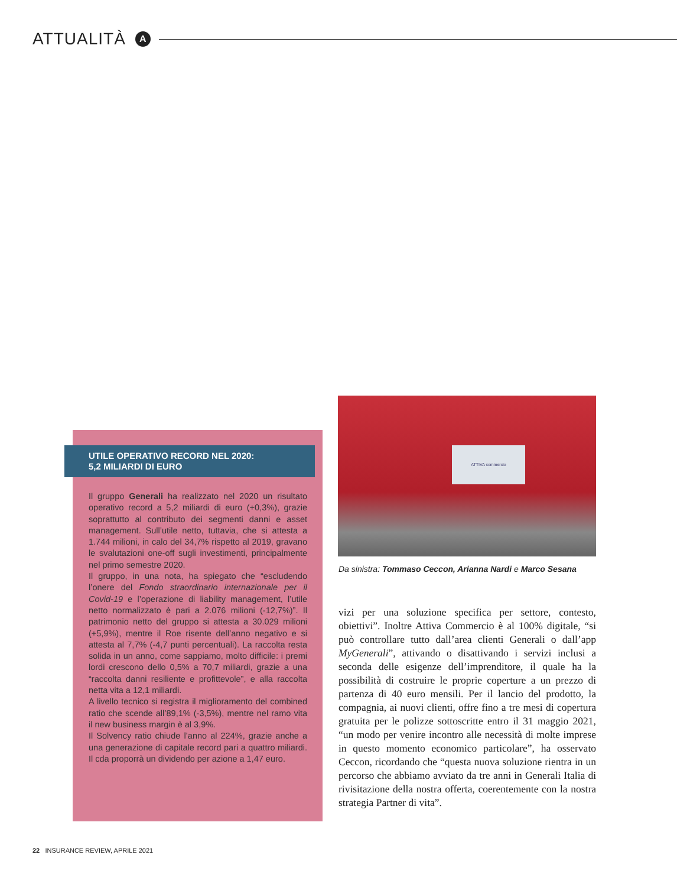ATTUALITÀ
A
ATTIVA commercio
Da sinistra: Tommaso Ceccon, Arianna Nardi e Marco Sesana
UTILE OPERATIVO RECORD NEL 2020:
5,2 MILIARDI DI EURO
Il gruppo Generali ha realizzato nel 2020 un risultato operativo record a 5,2 miliardi di euro (+0,3%), grazie soprattutto al contributo dei segmenti danni e asset management. Sull’utile netto, tuttavia, che si attesta a 1.744 milioni, in calo del 34,7% rispetto al 2019, gravano le svalutazioni one-off sugli investimenti, principalmente nel primo semestre 2020.
Il gruppo, in una nota, ha spiegato che “escludendo l’onere del Fondo straordinario internazionale per il Covid-19 e l’operazione di liability management, l’utile netto normalizzato è pari a 2.076 milioni (-12,7%)”. Il patrimonio netto del gruppo si attesta a 30.029 milioni (+5,9%), mentre il Roe risente dell’anno negativo e si attesta al 7,7% (-4,7 punti percentuali). La raccolta resta solida in un anno, come sappiamo, molto difficile: i premi lordi crescono dello 0,5% a 70,7 miliardi, grazie a una “raccolta danni resiliente e profittevole”, e alla raccolta netta vita a 12,1 miliardi.
A livello tecnico si registra il miglioramento del combined ratio che scende all’89,1% (-3,5%), mentre nel ramo vita il new business margin è al 3,9%.
Il Solvency ratio chiude l’anno al 224%, grazie anche a una generazione di capitale record pari a quattro miliardi. Il cda proporrà un dividendo per azione a 1,47 euro.
vizi per una soluzione specifica per settore, contesto, obiettivi”. Inoltre Attiva Commercio è al 100% digitale, “si può controllare tutto dall’area clienti Generali o dall’app MyGenerali”, attivando o disattivando i servizi inclusi a seconda delle esigenze dell’imprenditore, il quale ha la possibilità di costruire le proprie coperture a un prezzo di partenza di 40 euro mensili. Per il lancio del prodotto, la compagnia, ai nuovi clienti, offre fino a tre mesi di copertura gratuita per le polizze sottoscritte entro il 31 maggio 2021, “un modo per venire incontro alle necessità di molte imprese in questo momento economico particolare”, ha osservato Ceccon, ricordando che “questa nuova soluzione rientra in un percorso che abbiamo avviato da tre anni in Generali Italia di rivisitazione della nostra offerta, coerentemente con la nostra strategia Partner di vita”.
22 INSURANCE REVIEW, APRILE 2021